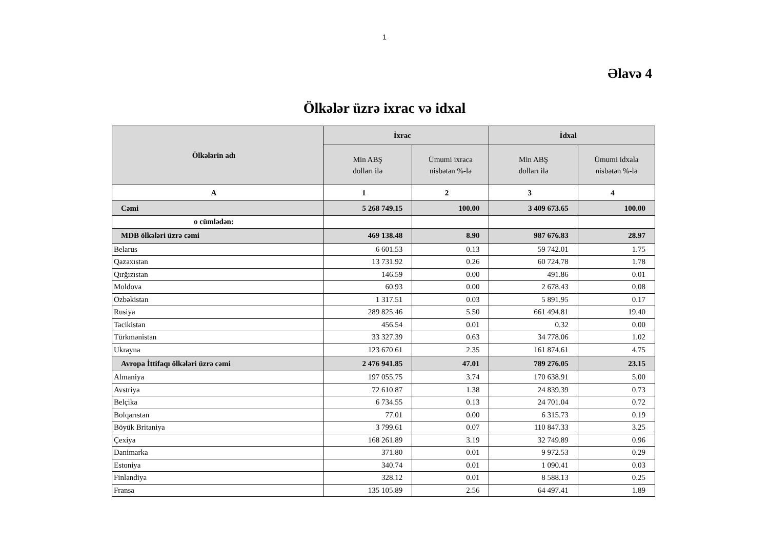1
Əlavə 4
Ölkələr üzrə ixrac və idxal
| Ölkələrin adı | İxrac | | İdxal | |
| --- | --- | --- | --- | --- |
| | Min ABŞ dolları ilə | Ümumi ixraca nisbətən %-lə | Min ABŞ dolları ilə | Ümumi idxala nisbətən %-lə |
| A | 1 | 2 | 3 | 4 |
| Cəmi | 5 268 749.15 | 100.00 | 3 409 673.65 | 100.00 |
| o cümlədən: | | | | |
| MDB ölkələri üzrə cəmi | 469 138.48 | 8.90 | 987 676.83 | 28.97 |
| Belarus | 6 601.53 | 0.13 | 59 742.01 | 1.75 |
| Qazaxıstan | 13 731.92 | 0.26 | 60 724.78 | 1.78 |
| Qırğızıstan | 146.59 | 0.00 | 491.86 | 0.01 |
| Moldova | 60.93 | 0.00 | 2 678.43 | 0.08 |
| Özbəkistan | 1 317.51 | 0.03 | 5 891.95 | 0.17 |
| Rusiya | 289 825.46 | 5.50 | 661 494.81 | 19.40 |
| Tacikistan | 456.54 | 0.01 | 0.32 | 0.00 |
| Türkmənistan | 33 327.39 | 0.63 | 34 778.06 | 1.02 |
| Ukrayna | 123 670.61 | 2.35 | 161 874.61 | 4.75 |
| Avropa İttifaqı ölkələri üzrə cəmi | 2 476 941.85 | 47.01 | 789 276.05 | 23.15 |
| Almaniya | 197 055.75 | 3.74 | 170 638.91 | 5.00 |
| Avstriya | 72 610.87 | 1.38 | 24 839.39 | 0.73 |
| Belçika | 6 734.55 | 0.13 | 24 701.04 | 0.72 |
| Bolqarıstan | 77.01 | 0.00 | 6 315.73 | 0.19 |
| Böyük Britaniya | 3 799.61 | 0.07 | 110 847.33 | 3.25 |
| Çexiya | 168 261.89 | 3.19 | 32 749.89 | 0.96 |
| Danimarka | 371.80 | 0.01 | 9 972.53 | 0.29 |
| Estoniya | 340.74 | 0.01 | 1 090.41 | 0.03 |
| Finlandiya | 328.12 | 0.01 | 8 588.13 | 0.25 |
| Fransa | 135 105.89 | 2.56 | 64 497.41 | 1.89 |